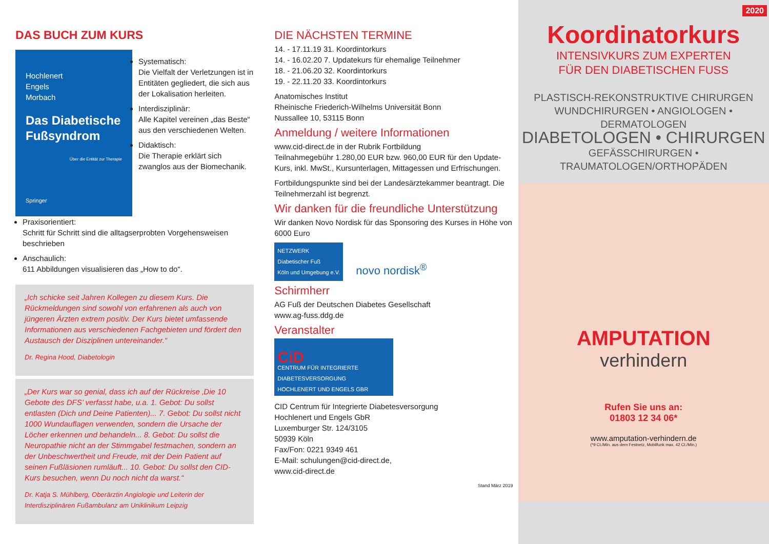DAS BUCH ZUM KURS
Hochlenert
Engels
Morbach
Das Diabetische Fußsyndrom
Über die Entität zur Therapie
Springer
Systematisch:
Die Vielfalt der Verletzungen ist in Entitäten gegliedert, die sich aus der Lokalisation herleiten.
Interdisziplinär:
Alle Kapitel vereinen „das Beste“ aus den verschiedenen Welten.
Didaktisch:
Die Therapie erklärt sich zwanglos aus der Biomechanik.
Praxisorientiert:
Schritt für Schritt sind die alltagserprobten Vorgehensweisen beschrieben
Anschaulich:
611 Abbildungen visualisieren das „How to do“.
„Ich schicke seit Jahren Kollegen zu diesem Kurs. Die Rückmeldungen sind sowohl von erfahrenen als auch von jüngeren Ärzten extrem positiv. Der Kurs bietet umfassende Informationen aus verschiedenen Fachgebieten und fördert den Austausch der Disziplinen untereinander.“
Dr. Regina Hood, Diabetologin
„Der Kurs war so genial, dass ich auf der Rückreise ‚Die 10 Gebote des DFS’ verfasst habe, u.a. 1. Gebot: Du sollst entlasten (Dich und Deine Patienten)... 7. Gebot: Du sollst nicht 1000 Wundauflagen verwenden, sondern die Ursache der Löcher erkennen und behandeln... 8. Gebot: Du sollst die Neuropathie nicht an der Stimmgabel festmachen, sondern an der Unbeschwertheit und Freude, mit der Dein Patient auf seinen Fußläsionen rumläuft... 10. Gebot: Du sollst den CID-Kurs besuchen, wenn Du noch nicht da warst.“
Dr. Katja S. Mühlberg, Oberärztin Angiologie und Leiterin der Interdisziplinären Fußambulanz am Uniklinikum Leipzig
DIE NÄCHSTEN TERMINE
14. - 17.11.19 31. Koordintorkurs
14. - 16.02.20 7. Updatekurs für ehemalige Teilnehmer
18. - 21.06.20 32. Koordintorkurs
19. - 22.11.20 33. Koordintorkurs
Anatomisches Institut
Rheinische Friederich-Wilhelms Universität Bonn
Nussallee 10, 53115 Bonn
Anmeldung / weitere Informationen
www.cid-direct.de in der Rubrik Fortbildung
Teilnahmegebühr 1.280,00 EUR bzw. 960,00 EUR für den Update-Kurs, inkl. MwSt., Kursunterlagen, Mittagessen und Erfrischungen.
Fortbildungspunkte sind bei der Landesärztekammer beantragt. Die Teilnehmerzahl ist begrenzt.
Wir danken für die freundliche Unterstützung
Wir danken Novo Nordisk für das Sponsoring des Kurses in Höhe von 6000 Euro
NETZWERK
Diabetischer Fuß
Köln und Umgebung e.V. novo nordisk<sup>®</sup>
Schirmherr
AG Fuß der Deutschen Diabetes Gesellschaft
www.ag-fuss.ddg.de
Veranstalter
CiD
CENTRUM FÜR INTEGRIERTE DIABETESVERSORGUNG
HOCHLENERT UND ENGELS GBR
CID Centrum für Integrierte Diabetesversorgung
Hochlenert und Engels GbR
Luxemburger Str. 124/3105
50939 Köln
Fax/Fon: 0221 9349 461
E-Mail: schulungen@cid-direct.de,
www.cid-direct.de
Stand März 2019
2020
Koordinatorkurs
INTENSIVKURS ZUM EXPERTEN
FÜR DEN DIABETISCHEN FUSS
PLASTISCH-REKONSTRUKTIVE CHIRURGEN
WUNDCHIRURGEN • ANGIOLOGEN • DERMATOLOGEN
DIABETOLOGEN • CHIRURGEN
GEFÄSSCHIRURGEN • TRAUMATOLOGEN/ORTHOPÄDEN
AMPUTATION
verhindern
Rufen Sie uns an:
01803 12 34 06*
www.amputation-verhindern.de
(*9 Ct./Min. aus dem Festnetz, Mobilfunk max. 42 Ct./Min.)